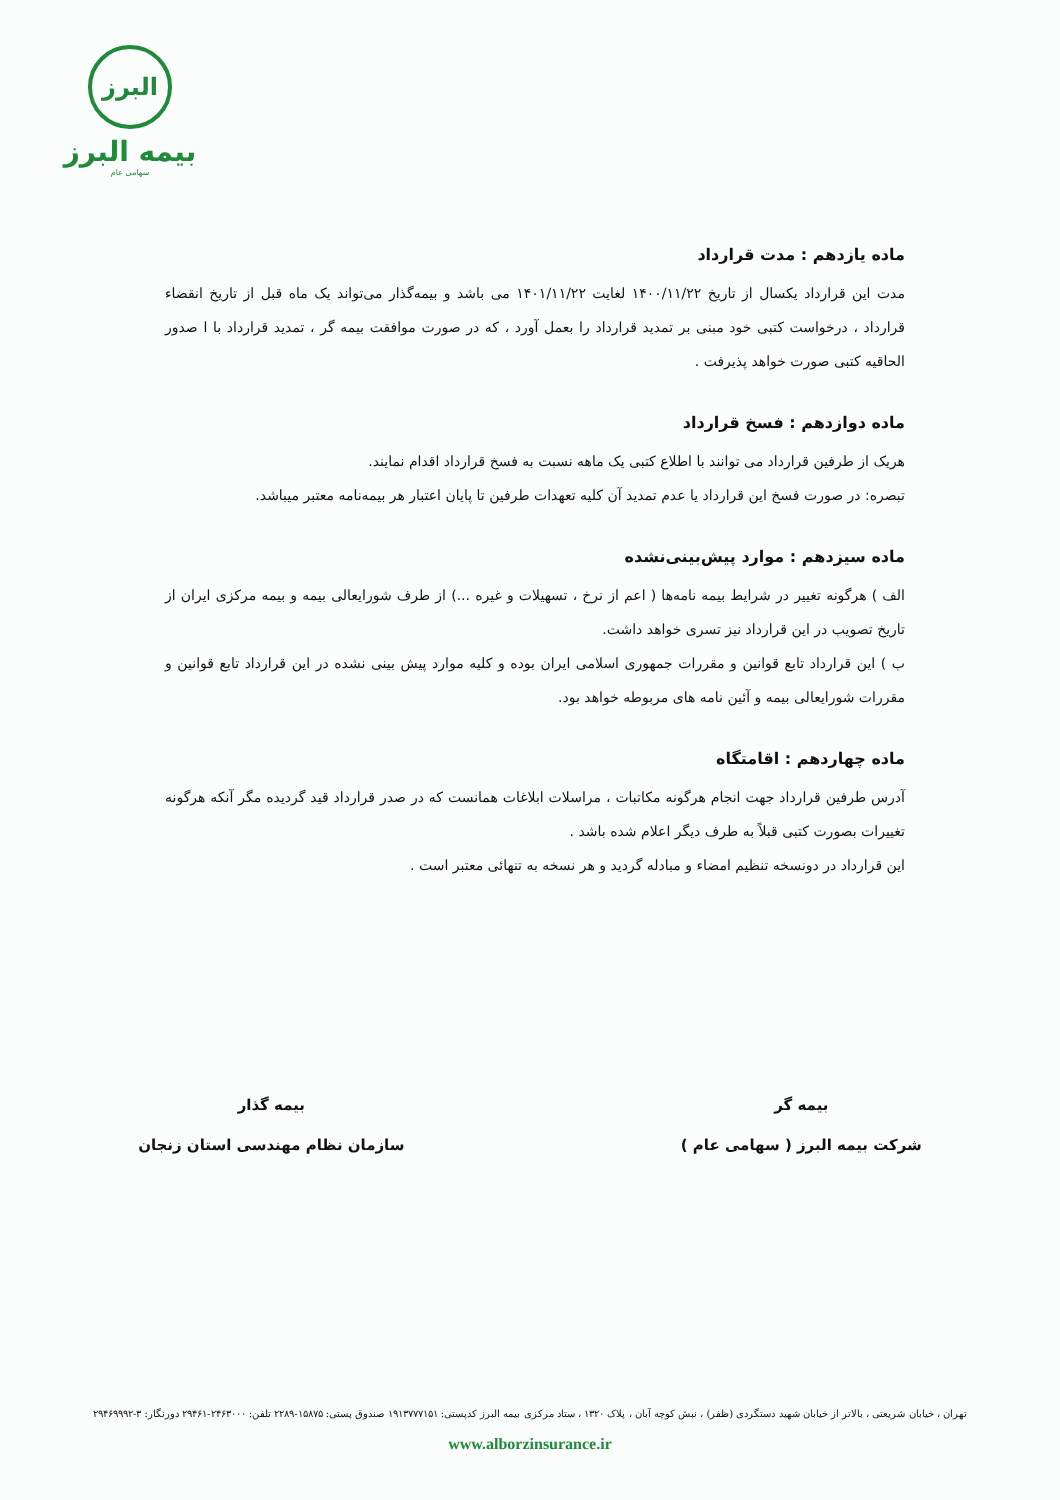البرز
بیمه البرز
سهامی عام
ماده یازدهم : مدت قرارداد
مدت این قرارداد یکسال از تاریخ ۱۴۰۰/۱۱/۲۲ لغایت ۱۴۰۱/۱۱/۲۲ می باشد و بیمه‌گذار می‌تواند یک ماه قبل از تاریخ انقضاء قرارداد ، درخواست کتبی خود مبنی بر تمدید قرارداد را بعمل آورد ، که در صورت موافقت بیمه گر ، تمدید قرارداد با ا صدور الحاقیه کتبی صورت خواهد پذیرفت .
ماده دوازدهم : فسخ قرارداد
هریک از طرفین قرارداد می توانند با اطلاع کتبی یک ماهه نسبت به فسخ قرارداد اقدام نمایند.
تبصره: در صورت فسخ این قرارداد یا عدم تمدید آن کلیه تعهدات طرفین تا پایان اعتبار هر بیمه‌نامه معتبر میباشد.
ماده سیزدهم : موارد پیش‌بینی‌نشده
الف ) هرگونه تغییر در شرایط بیمه نامه‌ها ( اعم از نرخ ، تسهیلات و غیره ...) از طرف شورایعالی بیمه و بیمه مرکزی ایران از تاریخ تصویب در این قرارداد نیز تسری خواهد داشت.
ب ) این قرارداد تابع قوانین و مقررات جمهوری اسلامی ایران بوده و کلیه موارد پیش بینی نشده در این قرارداد تابع قوانین و مقررات شورایعالی بیمه و آئین نامه های مربوطه خواهد بود.
ماده چهاردهم : اقامتگاه
آدرس طرفین قرارداد جهت انجام هرگونه مکاتبات ، مراسلات ابلاغات همانست که در صدر قرارداد قید گردیده مگر آنکه هرگونه تغییرات بصورت کتبی قبلاً به طرف دیگر اعلام شده باشد .
این قرارداد در دونسخه تنظیم امضاء و مبادله گردید و هر نسخه به تنهائی معتبر است .
بیمه گر
شرکت بیمه البرز ( سهامی عام )
بیمه گذار
سازمان نظام مهندسی استان زنجان
تهران ، خیابان شریعتی ، بالاتر از خیابان شهید دستگردی (ظفر) ، نبش کوچه آبان ، پلاک ۱۳۲۰ ، ستاد مرکزی بیمه البرز کدپستی: ۱۹۱۳۷۷۷۱۵۱ صندوق پستی: ۱۵۸۷۵-۲۲۸۹ تلفن: ۲۴۶۳۰۰۰-۲۹۴۶۱ دورنگار: ۳-۲۹۴۶۹۹۹۲
www.alborzinsurance.ir